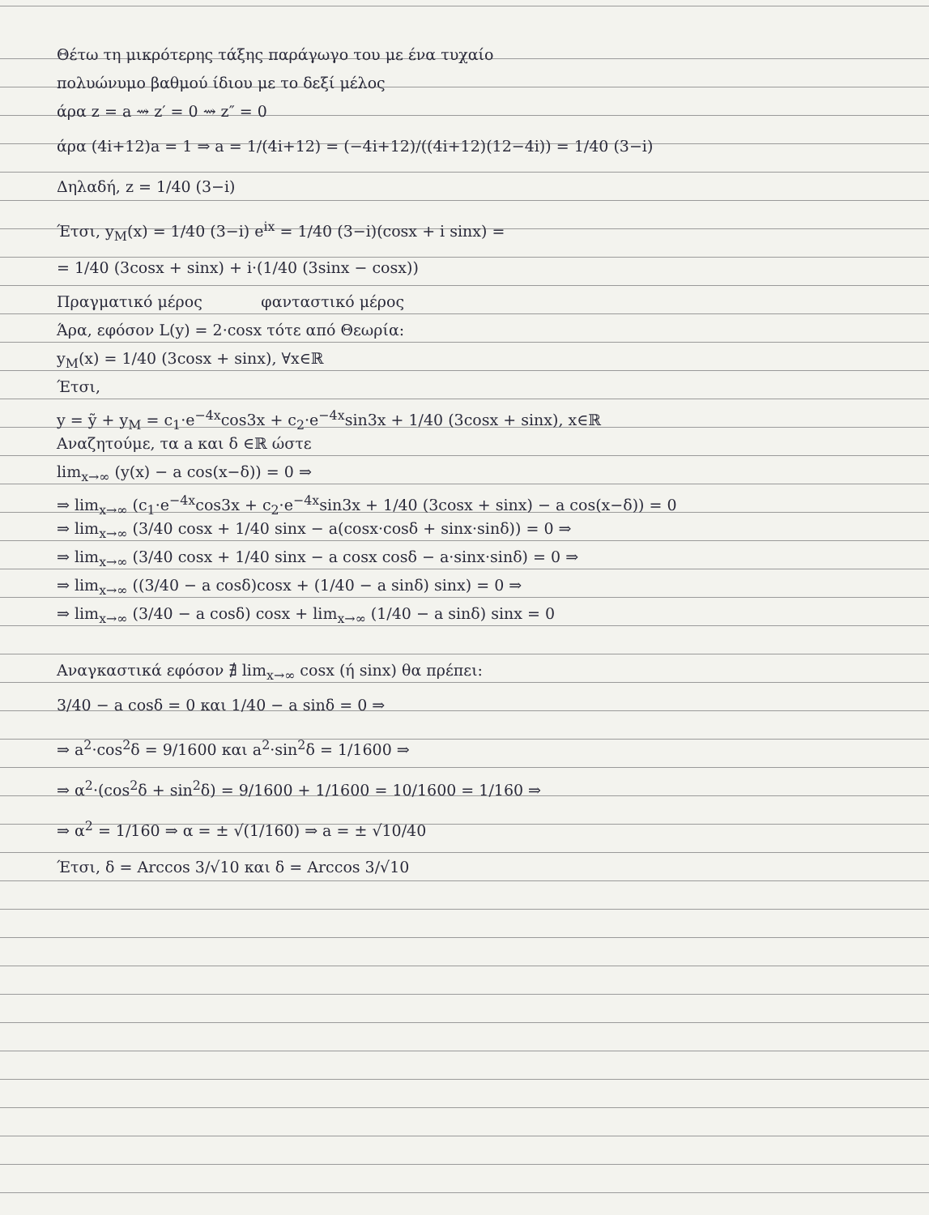Θέτω τη μικρότερης τάξης παράγωγο του με ένα τυχαίο
πολυώνυμο βαθμού ίδιου με το δεξί μέλος
άρα z = a ⇝ z′ = 0 ⇝ z″ = 0
άρα (4i+12)a = 1 ⇒ a = 1/(4i+12) = (−4i+12)/((4i+12)(12−4i)) = 1/40 (3−i)
Δηλαδή, z = 1/40 (3−i)
Έτσι, y<sub>M</sub>(x) = 1/40 (3−i) e<sup>ix</sup> = 1/40 (3−i)(cosx + i sinx) =
= 1/40 (3cosx + sinx) + i·(1/40 (3sinx − cosx))
Πραγματικό μέρος φανταστικό μέρος
Άρα, εφόσον L(y) = 2·cosx τότε από Θεωρία:
y<sub>M</sub>(x) = 1/40 (3cosx + sinx), ∀x∈ℝ
Έτσι,
y = ỹ + y<sub>M</sub> = c<sub>1</sub>·e<sup>−4x</sup>cos3x + c<sub>2</sub>·e<sup>−4x</sup>sin3x + 1/40 (3cosx + sinx), x∈ℝ
Αναζητούμε, τα a και δ ∈ℝ ώστε
lim<sub>x→∞</sub> (y(x) − a cos(x−δ)) = 0 ⇒
⇒ lim<sub>x→∞</sub> (c<sub>1</sub>·e<sup>−4x</sup>cos3x + c<sub>2</sub>·e<sup>−4x</sup>sin3x + 1/40 (3cosx + sinx) − a cos(x−δ)) = 0
⇒ lim<sub>x→∞</sub> (3/40 cosx + 1/40 sinx − a(cosx·cosδ + sinx·sinδ)) = 0 ⇒
⇒ lim<sub>x→∞</sub> (3/40 cosx + 1/40 sinx − a cosx cosδ − a·sinx·sinδ) = 0 ⇒
⇒ lim<sub>x→∞</sub> ((3/40 − a cosδ)cosx + (1/40 − a sinδ) sinx) = 0 ⇒
⇒ lim<sub>x→∞</sub> (3/40 − a cosδ) cosx + lim<sub>x→∞</sub> (1/40 − a sinδ) sinx = 0
Αναγκαστικά εφόσον ∄ lim<sub>x→∞</sub> cosx (ή sinx) θα πρέπει:
3/40 − a cosδ = 0 και 1/40 − a sinδ = 0 ⇒
⇒ a<sup>2</sup>·cos<sup>2</sup>δ = 9/1600 και a<sup>2</sup>·sin<sup>2</sup>δ = 1/1600 ⇒
⇒ α<sup>2</sup>·(cos<sup>2</sup>δ + sin<sup>2</sup>δ) = 9/1600 + 1/1600 = 10/1600 = 1/160 ⇒
⇒ α<sup>2</sup> = 1/160 ⇒ α = ± √(1/160) ⇒ a = ± √10/40
Έτσι, δ = Arccos 3/√10 και δ = Arccos 3/√10